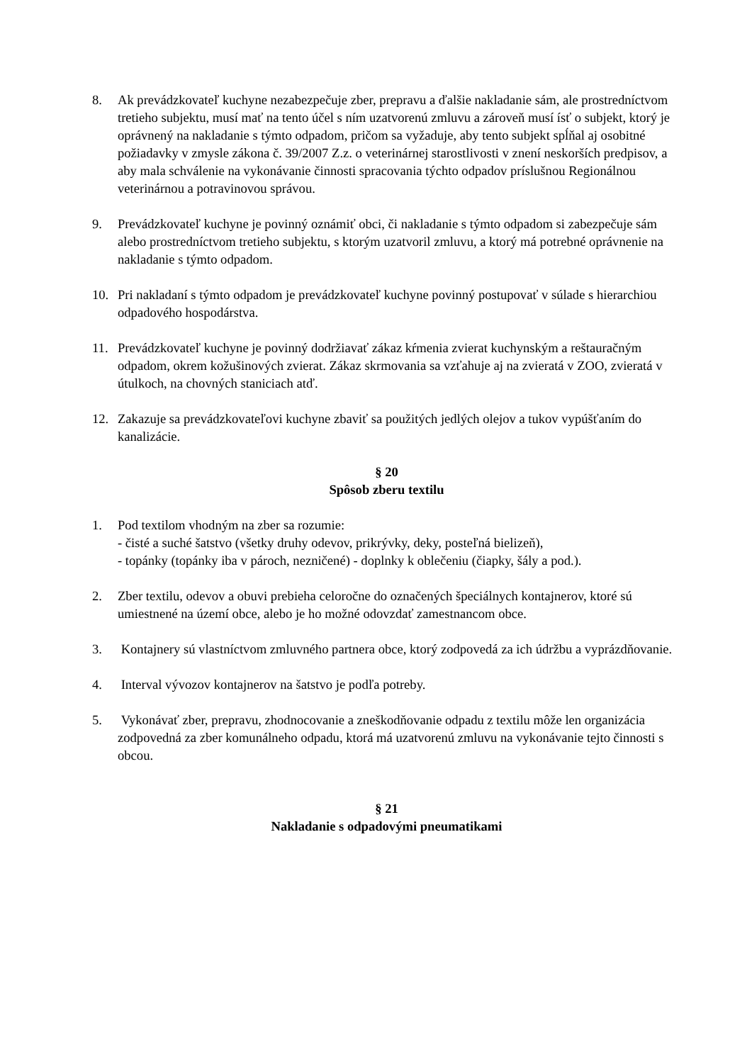8. Ak prevádzkovateľ kuchyne nezabezpečuje zber, prepravu a ďalšie nakladanie sám, ale prostredníctvom tretieho subjektu, musí mať na tento účel s ním uzatvorenú zmluvu a zároveň musí ísť o subjekt, ktorý je oprávnený na nakladanie s týmto odpadom, pričom sa vyžaduje, aby tento subjekt spĺňal aj osobitné požiadavky v zmysle zákona č. 39/2007 Z.z. o veterinárnej starostlivosti v znení neskorších predpisov, a aby mala schválenie na vykonávanie činnosti spracovania týchto odpadov príslušnou Regionálnou veterinárnou a potravinovou správou.
9. Prevádzkovateľ kuchyne je povinný oznámiť obci, či nakladanie s týmto odpadom si zabezpečuje sám alebo prostredníctvom tretieho subjektu, s ktorým uzatvoril zmluvu, a ktorý má potrebné oprávnenie na nakladanie s týmto odpadom.
10. Pri nakladaní s týmto odpadom je prevádzkovateľ kuchyne povinný postupovať v súlade s hierarchiou odpadového hospodárstva.
11. Prevádzkovateľ kuchyne je povinný dodržiavať zákaz kŕmenia zvierat kuchynským a reštauračným odpadom, okrem kožušinových zvierat. Zákaz skrmovania sa vzťahuje aj na zvieratá v ZOO, zvieratá v útulkoch, na chovných staniciach atď.
12. Zakazuje sa prevádzkovateľovi kuchyne zbaviť sa použitých jedlých olejov a tukov vypúšťaním do kanalizácie.
§ 20
Spôsob zberu textilu
1. Pod textilom vhodným na zber sa rozumie:
- čisté a suché šatstvo (všetky druhy odevov, prikrývky, deky, posteľná bielizeň),
- topánky (topánky iba v pároch, nezničené) - doplnky k oblečeniu (čiapky, šály a pod.).
2. Zber textilu, odevov a obuvi prebieha celoročne do označených špeciálnych kontajnerov, ktoré sú umiestnené na území obce, alebo je ho možné odovzdať zamestnancom obce.
3. Kontajnery sú vlastníctvom zmluvného partnera obce, ktorý zodpovedá za ich údržbu a vyprázdňovanie.
4. Interval vývozov kontajnerov na šatstvo je podľa potreby.
5. Vykonávať zber, prepravu, zhodnocovanie a zneškodňovanie odpadu z textilu môže len organizácia zodpovedná za zber komunálneho odpadu, ktorá má uzatvorenú zmluvu na vykonávanie tejto činnosti s obcou.
§ 21
Nakladanie s odpadovými pneumatikami